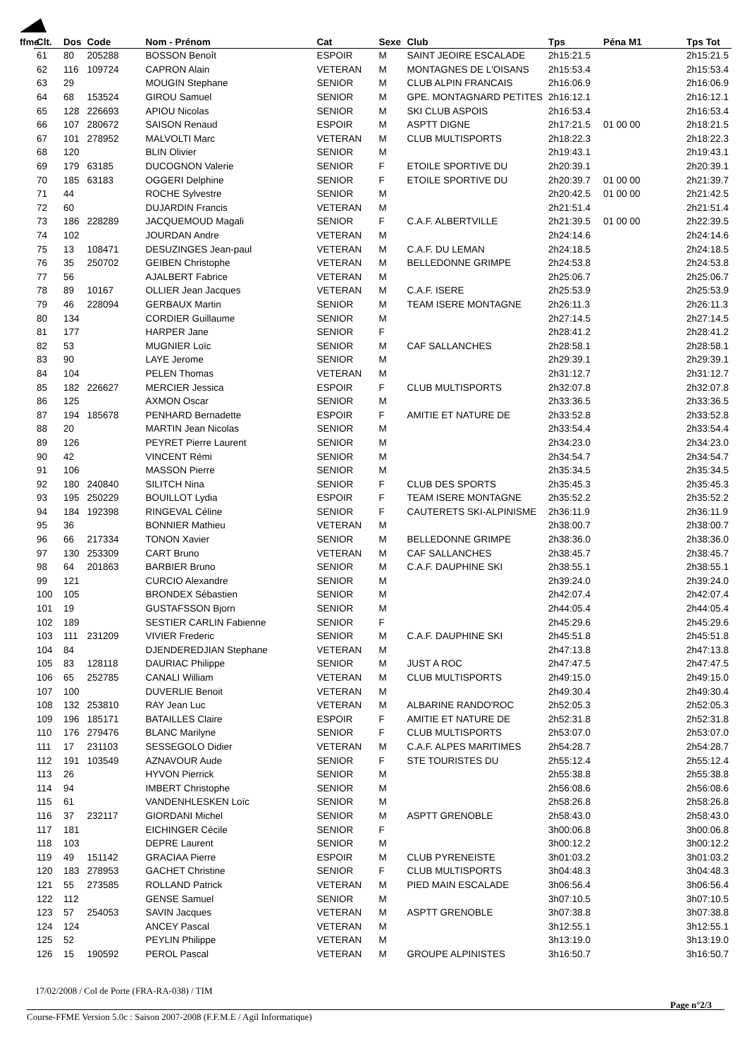ffme
| Clt. | Dos | Code | Nom - Prénom | Cat | Sexe | Club | Tps | Péna M1 | Tps Tot |
| --- | --- | --- | --- | --- | --- | --- | --- | --- | --- |
| 61 | 80 | 205288 | BOSSON Benoît | ESPOIR | M | SAINT JEOIRE ESCALADE | 2h15:21.5 | | 2h15:21.5 |
| 62 | 116 | 109724 | CAPRON Alain | VETERAN | M | MONTAGNES DE L'OISANS | 2h15:53.4 | | 2h15:53.4 |
| 63 | 29 | | MOUGIN Stephane | SENIOR | M | CLUB ALPIN FRANCAIS | 2h16:06.9 | | 2h16:06.9 |
| 64 | 68 | 153524 | GIROU Samuel | SENIOR | M | GPE. MONTAGNARD PETITES | 2h16:12.1 | | 2h16:12.1 |
| 65 | 128 | 226693 | APIOU Nicolas | SENIOR | M | SKI CLUB ASPOIS | 2h16:53.4 | | 2h16:53.4 |
| 66 | 107 | 280672 | SAISON Renaud | ESPOIR | M | ASPTT DIGNE | 2h17:21.5 | 01 00 00 | 2h18:21.5 |
| 67 | 101 | 278952 | MALVOLTI Marc | VETERAN | M | CLUB MULTISPORTS | 2h18:22.3 | | 2h18:22.3 |
| 68 | 120 | | BLIN Olivier | SENIOR | M | | 2h19:43.1 | | 2h19:43.1 |
| 69 | 179 | 63185 | DUCOGNON Valerie | SENIOR | F | ETOILE SPORTIVE DU | 2h20:39.1 | | 2h20:39.1 |
| 70 | 185 | 63183 | OGGERI Delphine | SENIOR | F | ETOILE SPORTIVE DU | 2h20:39.7 | 01 00 00 | 2h21:39.7 |
| 71 | 44 | | ROCHE Sylvestre | SENIOR | M | | 2h20:42.5 | 01 00 00 | 2h21:42.5 |
| 72 | 60 | | DUJARDIN Francis | VETERAN | M | | 2h21:51.4 | | 2h21:51.4 |
| 73 | 186 | 228289 | JACQUEMOUD Magali | SENIOR | F | C.A.F. ALBERTVILLE | 2h21:39.5 | 01 00 00 | 2h22:39.5 |
| 74 | 102 | | JOURDAN Andre | VETERAN | M | | 2h24:14.6 | | 2h24:14.6 |
| 75 | 13 | 108471 | DESUZINGES Jean-paul | VETERAN | M | C.A.F. DU LEMAN | 2h24:18.5 | | 2h24:18.5 |
| 76 | 35 | 250702 | GEIBEN Christophe | VETERAN | M | BELLEDONNE GRIMPE | 2h24:53.8 | | 2h24:53.8 |
| 77 | 56 | | AJALBERT Fabrice | VETERAN | M | | 2h25:06.7 | | 2h25:06.7 |
| 78 | 89 | 10167 | OLLIER Jean Jacques | VETERAN | M | C.A.F. ISERE | 2h25:53.9 | | 2h25:53.9 |
| 79 | 46 | 228094 | GERBAUX Martin | SENIOR | M | TEAM ISERE MONTAGNE | 2h26:11.3 | | 2h26:11.3 |
| 80 | 134 | | CORDIER Guillaume | SENIOR | M | | 2h27:14.5 | | 2h27:14.5 |
| 81 | 177 | | HARPER Jane | SENIOR | F | | 2h28:41.2 | | 2h28:41.2 |
| 82 | 53 | | MUGNIER Loïc | SENIOR | M | CAF SALLANCHES | 2h28:58.1 | | 2h28:58.1 |
| 83 | 90 | | LAYE Jerome | SENIOR | M | | 2h29:39.1 | | 2h29:39.1 |
| 84 | 104 | | PELEN Thomas | VETERAN | M | | 2h31:12.7 | | 2h31:12.7 |
| 85 | 182 | 226627 | MERCIER Jessica | ESPOIR | F | CLUB MULTISPORTS | 2h32:07.8 | | 2h32:07.8 |
| 86 | 125 | | AXMON Oscar | SENIOR | M | | 2h33:36.5 | | 2h33:36.5 |
| 87 | 194 | 185678 | PENHARD Bernadette | ESPOIR | F | AMITIE ET NATURE DE | 2h33:52.8 | | 2h33:52.8 |
| 88 | 20 | | MARTIN Jean Nicolas | SENIOR | M | | 2h33:54.4 | | 2h33:54.4 |
| 89 | 126 | | PEYRET Pierre Laurent | SENIOR | M | | 2h34:23.0 | | 2h34:23.0 |
| 90 | 42 | | VINCENT Rémi | SENIOR | M | | 2h34:54.7 | | 2h34:54.7 |
| 91 | 106 | | MASSON Pierre | SENIOR | M | | 2h35:34.5 | | 2h35:34.5 |
| 92 | 180 | 240840 | SILITCH Nina | SENIOR | F | CLUB DES SPORTS | 2h35:45.3 | | 2h35:45.3 |
| 93 | 195 | 250229 | BOUILLOT Lydia | ESPOIR | F | TEAM ISERE MONTAGNE | 2h35:52.2 | | 2h35:52.2 |
| 94 | 184 | 192398 | RINGEVAL Céline | SENIOR | F | CAUTERETS SKI-ALPINISME | 2h36:11.9 | | 2h36:11.9 |
| 95 | 36 | | BONNIER Mathieu | VETERAN | M | | 2h38:00.7 | | 2h38:00.7 |
| 96 | 66 | 217334 | TONON Xavier | SENIOR | M | BELLEDONNE GRIMPE | 2h38:36.0 | | 2h38:36.0 |
| 97 | 130 | 253309 | CART Bruno | VETERAN | M | CAF SALLANCHES | 2h38:45.7 | | 2h38:45.7 |
| 98 | 64 | 201863 | BARBIER Bruno | SENIOR | M | C.A.F. DAUPHINE SKI | 2h38:55.1 | | 2h38:55.1 |
| 99 | 121 | | CURCIO Alexandre | SENIOR | M | | 2h39:24.0 | | 2h39:24.0 |
| 100 | 105 | | BRONDEX Sébastien | SENIOR | M | | 2h42:07.4 | | 2h42:07.4 |
| 101 | 19 | | GUSTAFSSON Bjorn | SENIOR | M | | 2h44:05.4 | | 2h44:05.4 |
| 102 | 189 | | SESTIER CARLIN Fabienne | SENIOR | F | | 2h45:29.6 | | 2h45:29.6 |
| 103 | 111 | 231209 | VIVIER Frederic | SENIOR | M | C.A.F. DAUPHINE SKI | 2h45:51.8 | | 2h45:51.8 |
| 104 | 84 | | DJENDEREDJIAN Stephane | VETERAN | M | | 2h47:13.8 | | 2h47:13.8 |
| 105 | 83 | 128118 | DAURIAC Philippe | SENIOR | M | JUST A ROC | 2h47:47.5 | | 2h47:47.5 |
| 106 | 65 | 252785 | CANALI William | VETERAN | M | CLUB MULTISPORTS | 2h49:15.0 | | 2h49:15.0 |
| 107 | 100 | | DUVERLIE Benoit | VETERAN | M | | 2h49:30.4 | | 2h49:30.4 |
| 108 | 132 | 253810 | RAY Jean Luc | VETERAN | M | ALBARINE RANDO'ROC | 2h52:05.3 | | 2h52:05.3 |
| 109 | 196 | 185171 | BATAILLES Claire | ESPOIR | F | AMITIE ET NATURE DE | 2h52:31.8 | | 2h52:31.8 |
| 110 | 176 | 279476 | BLANC Marilyne | SENIOR | F | CLUB MULTISPORTS | 2h53:07.0 | | 2h53:07.0 |
| 111 | 17 | 231103 | SESSEGOLO Didier | VETERAN | M | C.A.F. ALPES MARITIMES | 2h54:28.7 | | 2h54:28.7 |
| 112 | 191 | 103549 | AZNAVOUR Aude | SENIOR | F | STE TOURISTES DU | 2h55:12.4 | | 2h55:12.4 |
| 113 | 26 | | HYVON Pierrick | SENIOR | M | | 2h55:38.8 | | 2h55:38.8 |
| 114 | 94 | | IMBERT Christophe | SENIOR | M | | 2h56:08.6 | | 2h56:08.6 |
| 115 | 61 | | VANDENHLESKEN Loïc | SENIOR | M | | 2h58:26.8 | | 2h58:26.8 |
| 116 | 37 | 232117 | GIORDANI Michel | SENIOR | M | ASPTT GRENOBLE | 2h58:43.0 | | 2h58:43.0 |
| 117 | 181 | | EICHINGER Cécile | SENIOR | F | | 3h00:06.8 | | 3h00:06.8 |
| 118 | 103 | | DEPRE Laurent | SENIOR | M | | 3h00:12.2 | | 3h00:12.2 |
| 119 | 49 | 151142 | GRACIAA Pierre | ESPOIR | M | CLUB PYRENEISTE | 3h01:03.2 | | 3h01:03.2 |
| 120 | 183 | 278953 | GACHET Christine | SENIOR | F | CLUB MULTISPORTS | 3h04:48.3 | | 3h04:48.3 |
| 121 | 55 | 273585 | ROLLAND Patrick | VETERAN | M | PIED MAIN ESCALADE | 3h06:56.4 | | 3h06:56.4 |
| 122 | 112 | | GENSE Samuel | SENIOR | M | | 3h07:10.5 | | 3h07:10.5 |
| 123 | 57 | 254053 | SAVIN Jacques | VETERAN | M | ASPTT GRENOBLE | 3h07:38.8 | | 3h07:38.8 |
| 124 | 124 | | ANCEY Pascal | VETERAN | M | | 3h12:55.1 | | 3h12:55.1 |
| 125 | 52 | | PEYLIN Philippe | VETERAN | M | | 3h13:19.0 | | 3h13:19.0 |
| 126 | 15 | 190592 | PEROL Pascal | VETERAN | M | GROUPE ALPINISTES | 3h16:50.7 | | 3h16:50.7 |
17/02/2008 / Col de Porte (FRA-RA-038) / TIM
Page n°2/3
Course-FFME Version 5.0c : Saison 2007-2008 (F.F.M.E / Agil Informatique)